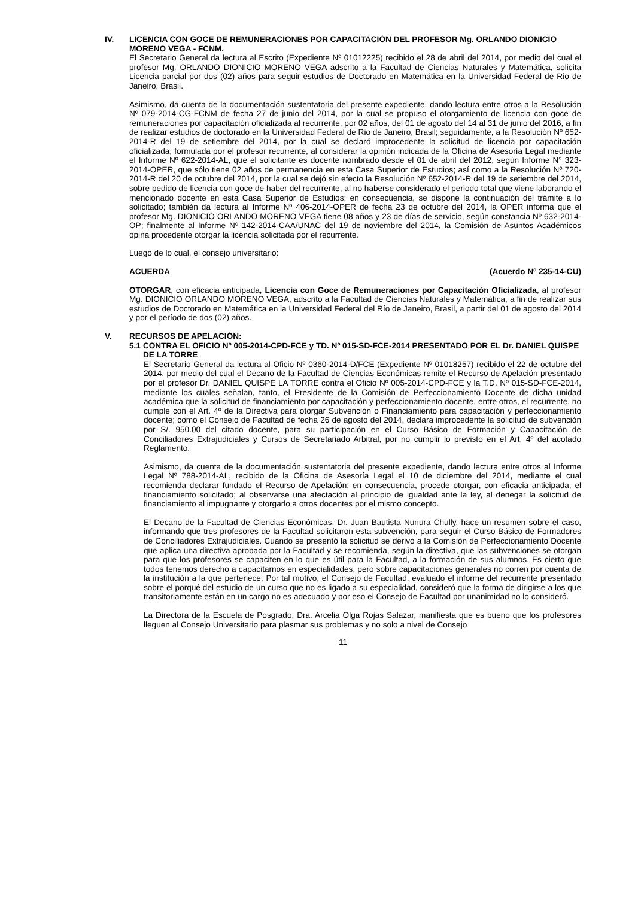IV. LICENCIA CON GOCE DE REMUNERACIONES POR CAPACITACIÓN DEL PROFESOR Mg. ORLANDO DIONICIO MORENO VEGA - FCNM.
El Secretario General da lectura al Escrito (Expediente Nº 01012225) recibido el 28 de abril del 2014, por medio del cual el profesor Mg. ORLANDO DIONICIO MORENO VEGA adscrito a la Facultad de Ciencias Naturales y Matemática, solicita Licencia parcial por dos (02) años para seguir estudios de Doctorado en Matemática en la Universidad Federal de Rio de Janeiro, Brasil.
Asimismo, da cuenta de la documentación sustentatoria del presente expediente, dando lectura entre otros a la Resolución Nº 079-2014-CG-FCNM de fecha 27 de junio del 2014, por la cual se propuso el otorgamiento de licencia con goce de remuneraciones por capacitación oficializada al recurrente, por 02 años, del 01 de agosto del 14 al 31 de junio del 2016, a fin de realizar estudios de doctorado en la Universidad Federal de Rio de Janeiro, Brasil; seguidamente, a la Resolución Nº 652-2014-R del 19 de setiembre del 2014, por la cual se declaró improcedente la solicitud de licencia por capacitación oficializada, formulada por el profesor recurrente, al considerar la opinión indicada de la Oficina de Asesoría Legal mediante el Informe Nº 622-2014-AL, que el solicitante es docente nombrado desde el 01 de abril del 2012, según Informe N° 323-2014-OPER, que sólo tiene 02 años de permanencia en esta Casa Superior de Estudios; así como a la Resolución Nº 720-2014-R del 20 de octubre del 2014, por la cual se dejó sin efecto la Resolución Nº 652-2014-R del 19 de setiembre del 2014, sobre pedido de licencia con goce de haber del recurrente, al no haberse considerado el periodo total que viene laborando el mencionado docente en esta Casa Superior de Estudios; en consecuencia, se dispone la continuación del trámite a lo solicitado; también da lectura al Informe Nº 406-2014-OPER de fecha 23 de octubre del 2014, la OPER informa que el profesor Mg. DIONICIO ORLANDO MORENO VEGA tiene 08 años y 23 de días de servicio, según constancia Nº 632-2014-OP; finalmente al Informe Nº 142-2014-CAA/UNAC del 19 de noviembre del 2014, la Comisión de Asuntos Académicos opina procedente otorgar la licencia solicitada por el recurrente.
Luego de lo cual, el consejo universitario:
ACUERDA (Acuerdo Nº 235-14-CU)
OTORGAR, con eficacia anticipada, Licencia con Goce de Remuneraciones por Capacitación Oficializada, al profesor Mg. DIONICIO ORLANDO MORENO VEGA, adscrito a la Facultad de Ciencias Naturales y Matemática, a fin de realizar sus estudios de Doctorado en Matemática en la Universidad Federal del Río de Janeiro, Brasil, a partir del 01 de agosto del 2014 y por el período de dos (02) años.
V. RECURSOS DE APELACIÓN:
5.1 CONTRA EL OFICIO Nº 005-2014-CPD-FCE y TD. Nº 015-SD-FCE-2014 PRESENTADO POR EL Dr. DANIEL QUISPE DE LA TORRE
El Secretario General da lectura al Oficio Nº 0360-2014-D/FCE (Expediente Nº 01018257) recibido el 22 de octubre del 2014, por medio del cual el Decano de la Facultad de Ciencias Económicas remite el Recurso de Apelación presentado por el profesor Dr. DANIEL QUISPE LA TORRE contra el Oficio Nº 005-2014-CPD-FCE y la T.D. Nº 015-SD-FCE-2014, mediante los cuales señalan, tanto, el Presidente de la Comisión de Perfeccionamiento Docente de dicha unidad académica que la solicitud de financiamiento por capacitación y perfeccionamiento docente, entre otros, el recurrente, no cumple con el Art. 4º de la Directiva para otorgar Subvención o Financiamiento para capacitación y perfeccionamiento docente; como el Consejo de Facultad de fecha 26 de agosto del 2014, declara improcedente la solicitud de subvención por S/. 950.00 del citado docente, para su participación en el Curso Básico de Formación y Capacitación de Conciliadores Extrajudiciales y Cursos de Secretariado Arbitral, por no cumplir lo previsto en el Art. 4º del acotado Reglamento.
Asimismo, da cuenta de la documentación sustentatoria del presente expediente, dando lectura entre otros al Informe Legal Nº 788-2014-AL, recibido de la Oficina de Asesoría Legal el 10 de diciembre del 2014, mediante el cual recomienda declarar fundado el Recurso de Apelación; en consecuencia, procede otorgar, con eficacia anticipada, el financiamiento solicitado; al observarse una afectación al principio de igualdad ante la ley, al denegar la solicitud de financiamiento al impugnante y otorgarlo a otros docentes por el mismo concepto.
El Decano de la Facultad de Ciencias Económicas, Dr. Juan Bautista Nunura Chully, hace un resumen sobre el caso, informando que tres profesores de la Facultad solicitaron esta subvención, para seguir el Curso Básico de Formadores de Conciliadores Extrajudiciales. Cuando se presentó la solicitud se derivó a la Comisión de Perfeccionamiento Docente que aplica una directiva aprobada por la Facultad y se recomienda, según la directiva, que las subvenciones se otorgan para que los profesores se capaciten en lo que es útil para la Facultad, a la formación de sus alumnos. Es cierto que todos tenemos derecho a capacitarnos en especialidades, pero sobre capacitaciones generales no corren por cuenta de la institución a la que pertenece. Por tal motivo, el Consejo de Facultad, evaluado el informe del recurrente presentado sobre el porqué del estudio de un curso que no es ligado a su especialidad, consideró que la forma de dirigirse a los que transitoriamente están en un cargo no es adecuado y por eso el Consejo de Facultad por unanimidad no lo consideró.
La Directora de la Escuela de Posgrado, Dra. Arcelia Olga Rojas Salazar, manifiesta que es bueno que los profesores lleguen al Consejo Universitario para plasmar sus problemas y no solo a nivel de Consejo
11